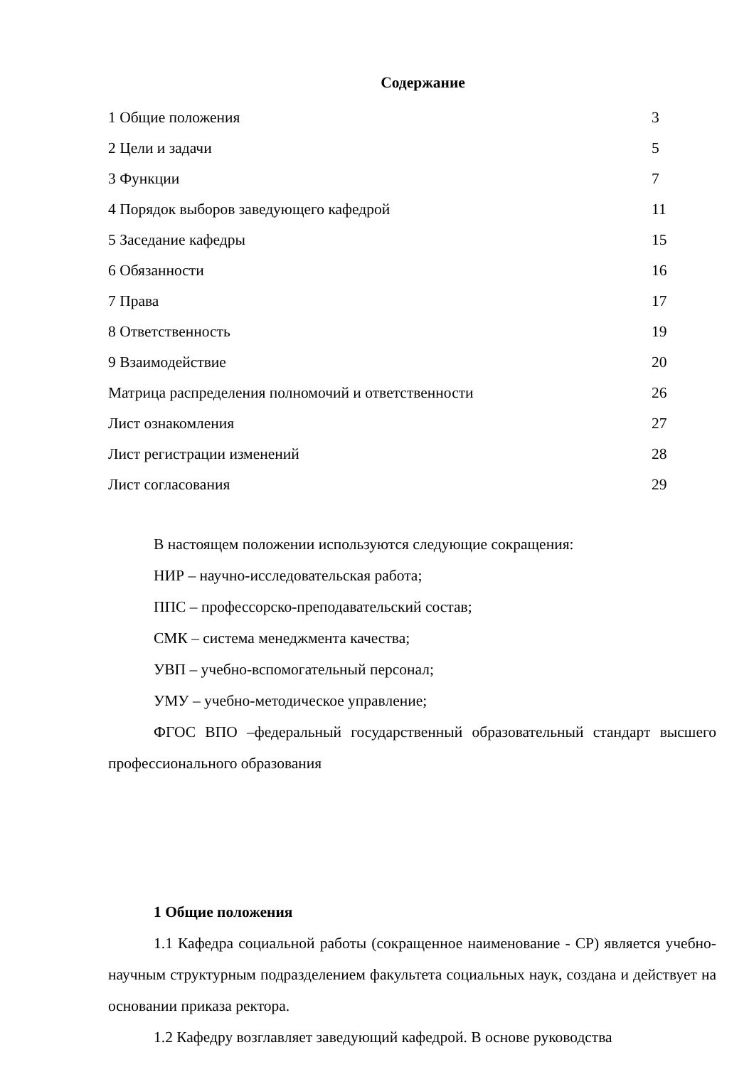Содержание
| 1 Общие положения | 3 |
| 2 Цели и задачи | 5 |
| 3 Функции | 7 |
| 4 Порядок выборов заведующего кафедрой | 11 |
| 5 Заседание кафедры | 15 |
| 6 Обязанности | 16 |
| 7 Права | 17 |
| 8 Ответственность | 19 |
| 9 Взаимодействие | 20 |
| Матрица распределения полномочий и ответственности | 26 |
| Лист ознакомления | 27 |
| Лист регистрации изменений | 28 |
| Лист согласования | 29 |
В настоящем положении используются следующие сокращения:
НИР – научно-исследовательская работа;
ППС – профессорско-преподавательский состав;
СМК – система менеджмента качества;
УВП – учебно-вспомогательный персонал;
УМУ – учебно-методическое управление;
ФГОС ВПО –федеральный государственный образовательный стандарт высшего профессионального образования
1 Общие положения
1.1 Кафедра социальной работы (сокращенное наименование - СР) является учебно-научным структурным подразделением факультета социальных наук, создана и действует на основании приказа ректора.
1.2 Кафедру возглавляет заведующий кафедрой. В основе руководства